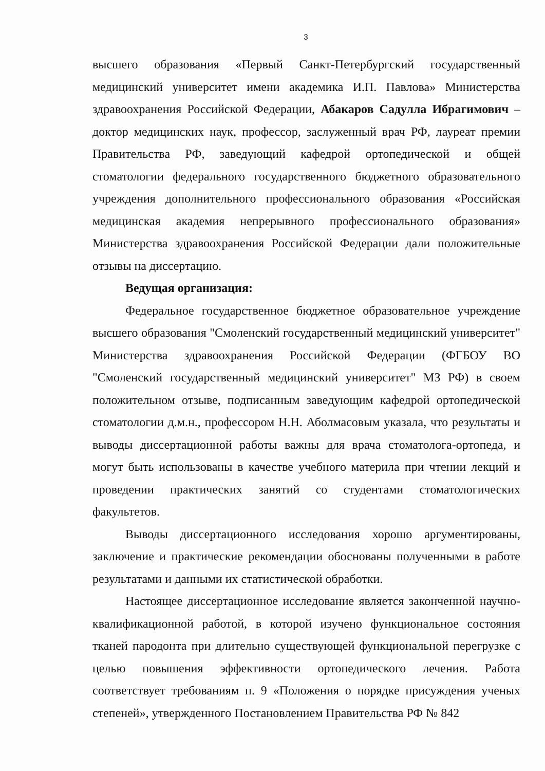3
высшего образования «Первый Санкт-Петербургский государственный медицинский университет имени академика И.П. Павлова» Министерства здравоохранения Российской Федерации, Абакаров Садулла Ибрагимович – доктор медицинских наук, профессор, заслуженный врач РФ, лауреат премии Правительства РФ, заведующий кафедрой ортопедической и общей стоматологии федерального государственного бюджетного образовательного учреждения дополнительного профессионального образования «Российская медицинская академия непрерывного профессионального образования» Министерства здравоохранения Российской Федерации дали положительные отзывы на диссертацию.
Ведущая организация:
Федеральное государственное бюджетное образовательное учреждение высшего образования "Смоленский государственный медицинский университет" Министерства здравоохранения Российской Федерации (ФГБОУ ВО "Смоленский государственный медицинский университет" МЗ РФ) в своем положительном отзыве, подписанным заведующим кафедрой ортопедической стоматологии д.м.н., профессором Н.Н. Аболмасовым указала, что результаты и выводы диссертационной работы важны для врача стоматолога-ортопеда, и могут быть использованы в качестве учебного материла при чтении лекций и проведении практических занятий со студентами стоматологических факультетов.
Выводы диссертационного исследования хорошо аргументированы, заключение и практические рекомендации обоснованы полученными в работе результатами и данными их статистической обработки.
Настоящее диссертационное исследование является законченной научно-квалификационной работой, в которой изучено функциональное состояния тканей пародонта при длительно существующей функциональной перегрузке с целью повышения эффективности ортопедического лечения. Работа соответствует требованиям п. 9 «Положения о порядке присуждения ученых степеней», утвержденного Постановлением Правительства РФ № 842